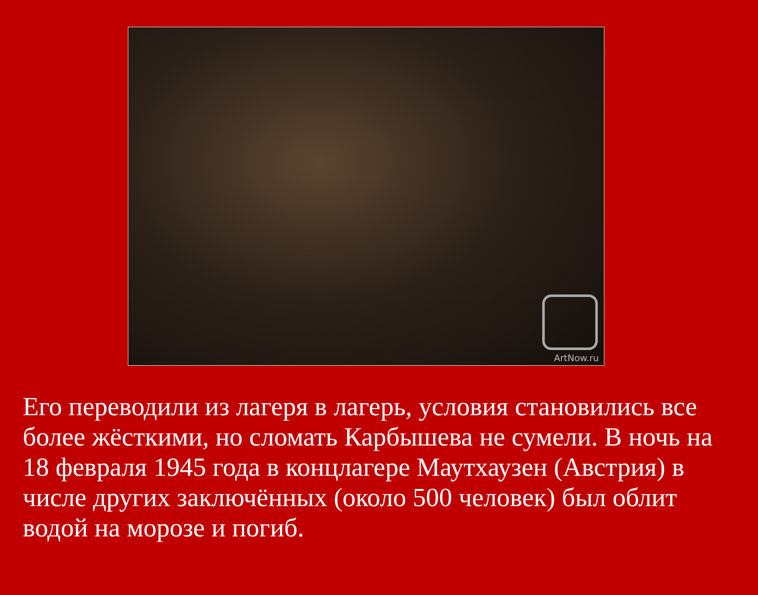ArtNow.ru
Его переводили из лагеря в лагерь, условия становились все более жёсткими, но сломать Карбышева не сумели. В ночь на 18 февраля 1945 года в концлагере Маутхаузен (Австрия) в числе других заключённых (около 500 человек) был облит водой на морозе и погиб.